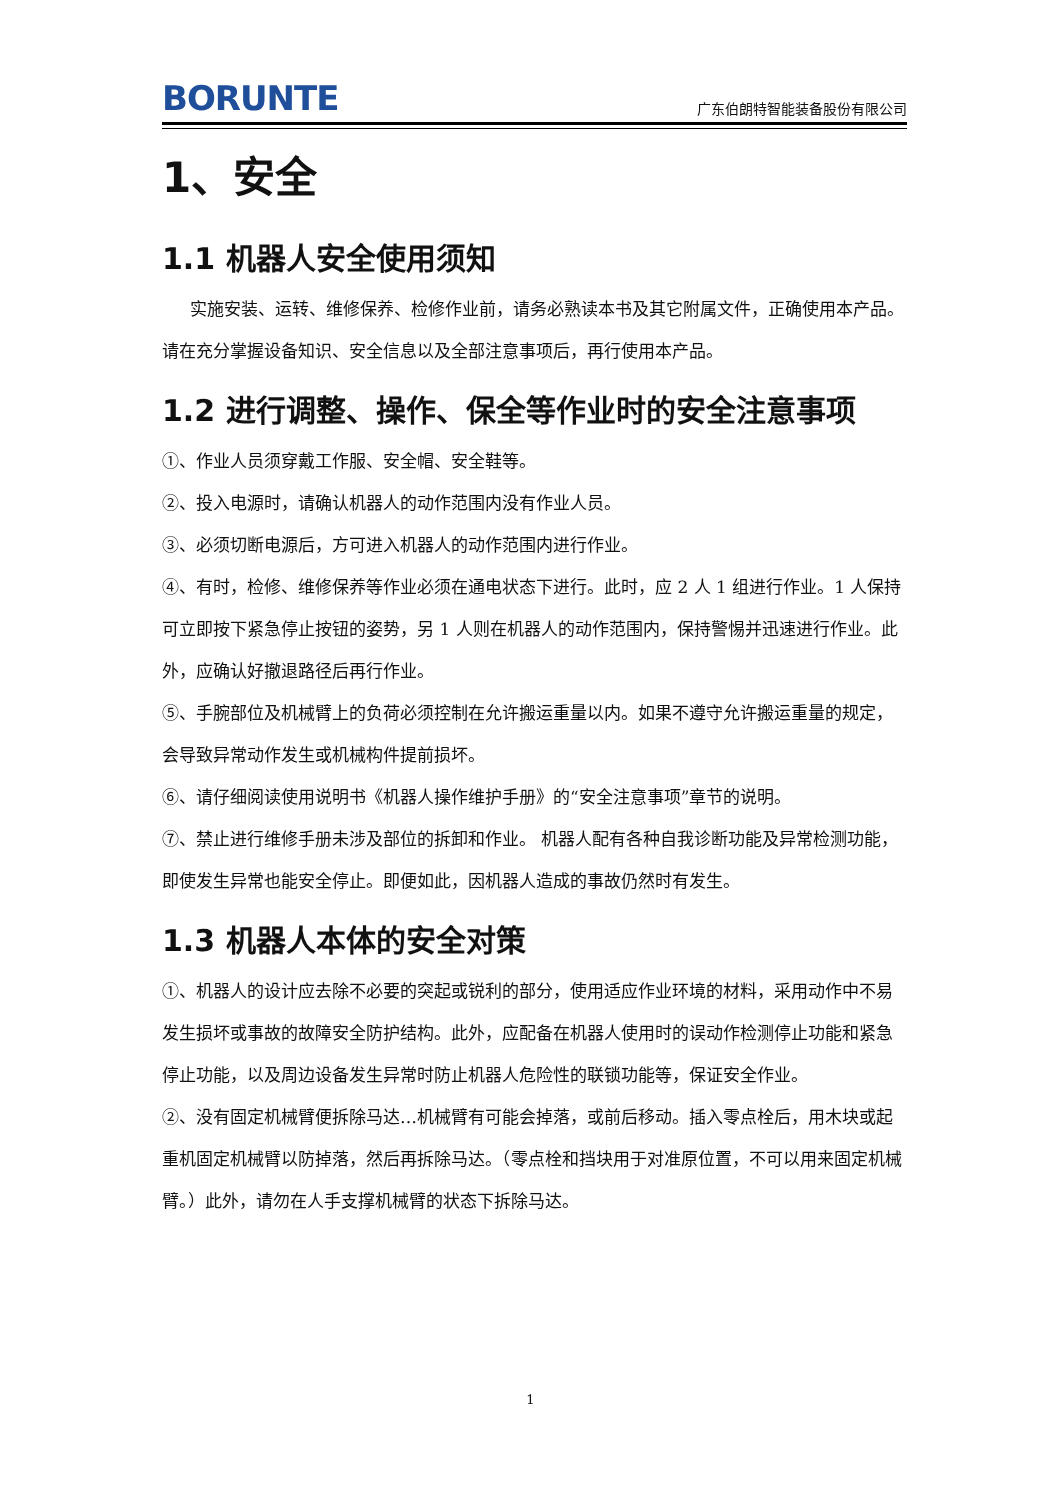BORUNTE 广东伯朗特智能装备股份有限公司
1、安全
1.1 机器人安全使用须知
实施安装、运转、维修保养、检修作业前，请务必熟读本书及其它附属文件，正确使用本产品。请在充分掌握设备知识、安全信息以及全部注意事项后，再行使用本产品。
1.2 进行调整、操作、保全等作业时的安全注意事项
①、作业人员须穿戴工作服、安全帽、安全鞋等。
②、投入电源时，请确认机器人的动作范围内没有作业人员。
③、必须切断电源后，方可进入机器人的动作范围内进行作业。
④、有时，检修、维修保养等作业必须在通电状态下进行。此时，应 2 人 1 组进行作业。1 人保持可立即按下紧急停止按钮的姿势，另 1 人则在机器人的动作范围内，保持警惕并迅速进行作业。此外，应确认好撤退路径后再行作业。
⑤、手腕部位及机械臂上的负荷必须控制在允许搬运重量以内。如果不遵守允许搬运重量的规定，会导致异常动作发生或机械构件提前损坏。
⑥、请仔细阅读使用说明书《机器人操作维护手册》的“安全注意事项”章节的说明。
⑦、禁止进行维修手册未涉及部位的拆卸和作业。 机器人配有各种自我诊断功能及异常检测功能，即使发生异常也能安全停止。即便如此，因机器人造成的事故仍然时有发生。
1.3 机器人本体的安全对策
①、机器人的设计应去除不必要的突起或锐利的部分，使用适应作业环境的材料，采用动作中不易发生损坏或事故的故障安全防护结构。此外，应配备在机器人使用时的误动作检测停止功能和紧急停止功能，以及周边设备发生异常时防止机器人危险性的联锁功能等，保证安全作业。
②、没有固定机械臂便拆除马达…机械臂有可能会掉落，或前后移动。插入零点栓后，用木块或起重机固定机械臂以防掉落，然后再拆除马达。（零点栓和挡块用于对准原位置，不可以用来固定机械臂。）此外，请勿在人手支撑机械臂的状态下拆除马达。
1